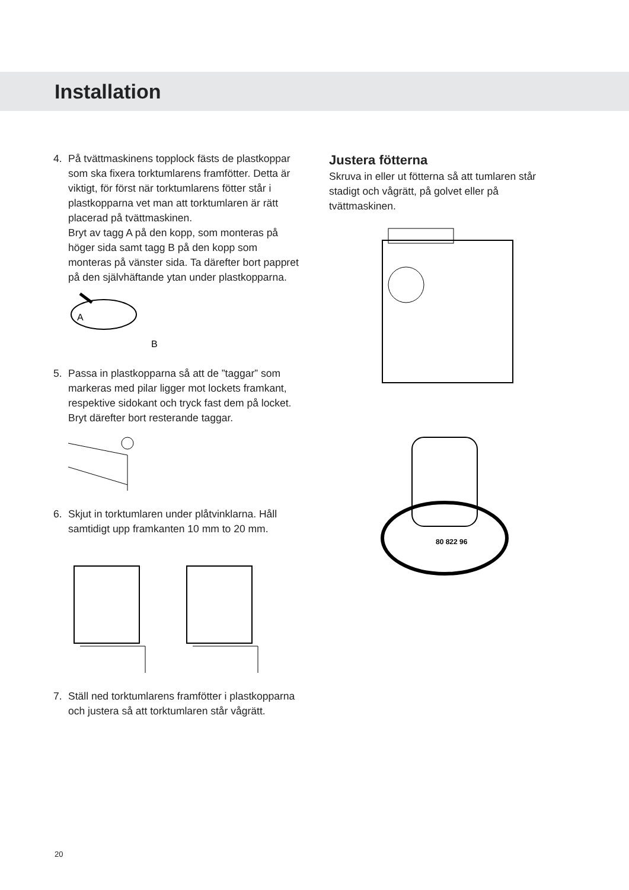Installation
4. På tvättmaskinens topplock fästs de plastkoppar som ska fixera torktumlarens framfötter. Detta är viktigt, för först när torktumlarens fötter står i plastkopparna vet man att torktumlaren är rätt placerad på tvättmaskinen.
Bryt av tagg A på den kopp, som monteras på höger sida samt tagg B på den kopp som monteras på vänster sida. Ta därefter bort pappret på den självhäftande ytan under plastkopparna.
A
B
5. Passa in plastkopparna så att de ”taggar” som markeras med pilar ligger mot lockets framkant, respektive sidokant och tryck fast dem på locket. Bryt därefter bort resterande taggar.
6. Skjut in torktumlaren under plåtvinklarna. Håll samtidigt upp framkanten 10 mm to 20 mm.
7. Ställ ned torktumlarens framfötter i plastkopparna och justera så att torktumlaren står vågrätt.
Justera fötterna
Skruva in eller ut fötterna så att tumlaren står stadigt och vågrätt, på golvet eller på tvättmaskinen.
80 822 96
20